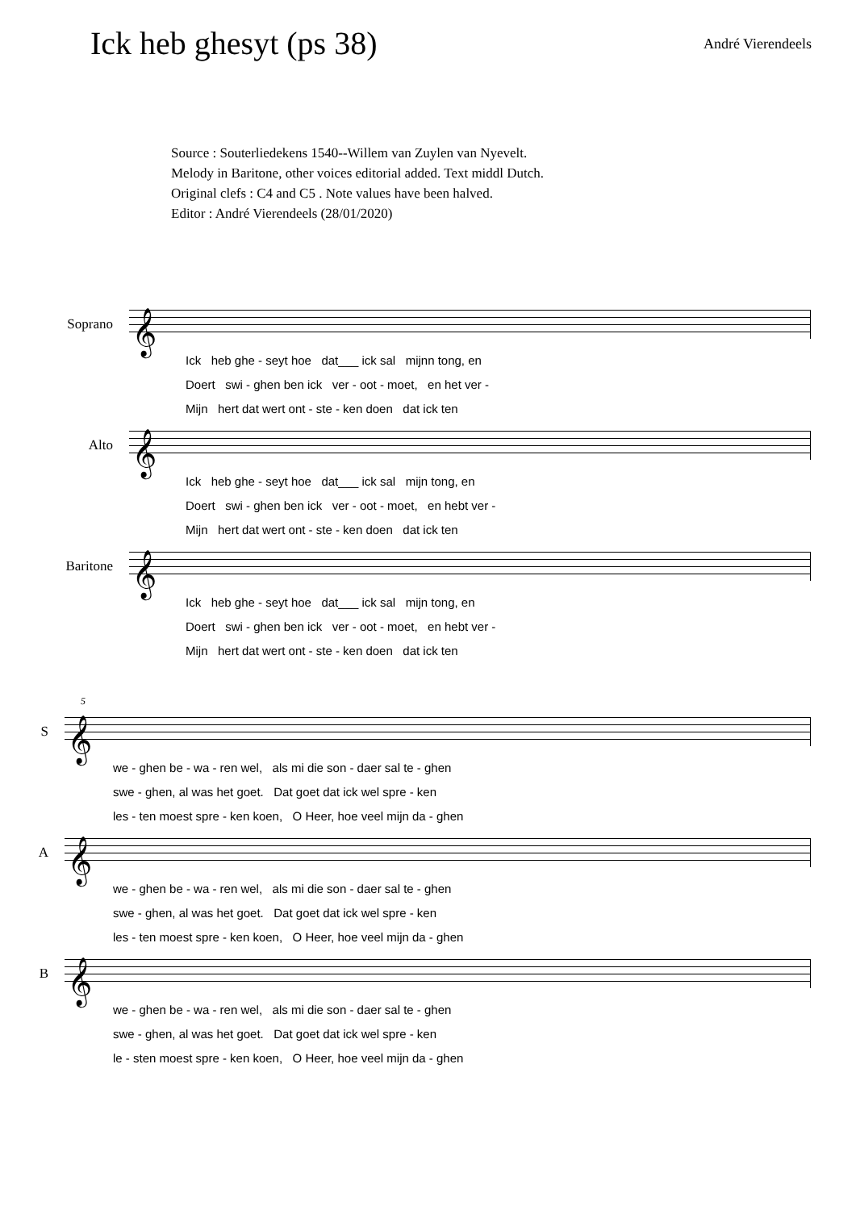Ick heb ghesyt (ps 38)
André Vierendeels
Source : Souterliedekens 1540--Willem van Zuylen van Nyevelt.
Melody in Baritone, other voices editorial added. Text middl Dutch.
Original clefs : C4 and C5 . Note values have been halved.
Editor : André Vierendeels (28/01/2020)
Soprano
𝄞
Ick heb ghe - seyt hoe dat___ ick sal mijnn tong, en Doert swi - ghen ben ick ver - oot - moet, en het ver - Mijn hert dat wert ont - ste - ken doen dat ick ten
Alto
𝄞
Ick heb ghe - seyt hoe dat___ ick sal mijn tong, en Doert swi - ghen ben ick ver - oot - moet, en hebt ver - Mijn hert dat wert ont - ste - ken doen dat ick ten
Baritone
𝄞
Ick heb ghe - seyt hoe dat___ ick sal mijn tong, en Doert swi - ghen ben ick ver - oot - moet, en hebt ver - Mijn hert dat wert ont - ste - ken doen dat ick ten
5
S
𝄞
we - ghen be - wa - ren wel, als mi die son - daer sal te - ghen swe - ghen, al was het goet. Dat goet dat ick wel spre - ken les - ten moest spre - ken koen, O Heer, hoe veel mijn da - ghen
A
𝄞
we - ghen be - wa - ren wel, als mi die son - daer sal te - ghen swe - ghen, al was het goet. Dat goet dat ick wel spre - ken les - ten moest spre - ken koen, O Heer, hoe veel mijn da - ghen
B
𝄞
we - ghen be - wa - ren wel, als mi die son - daer sal te - ghen swe - ghen, al was het goet. Dat goet dat ick wel spre - ken le - sten moest spre - ken koen, O Heer, hoe veel mijn da - ghen